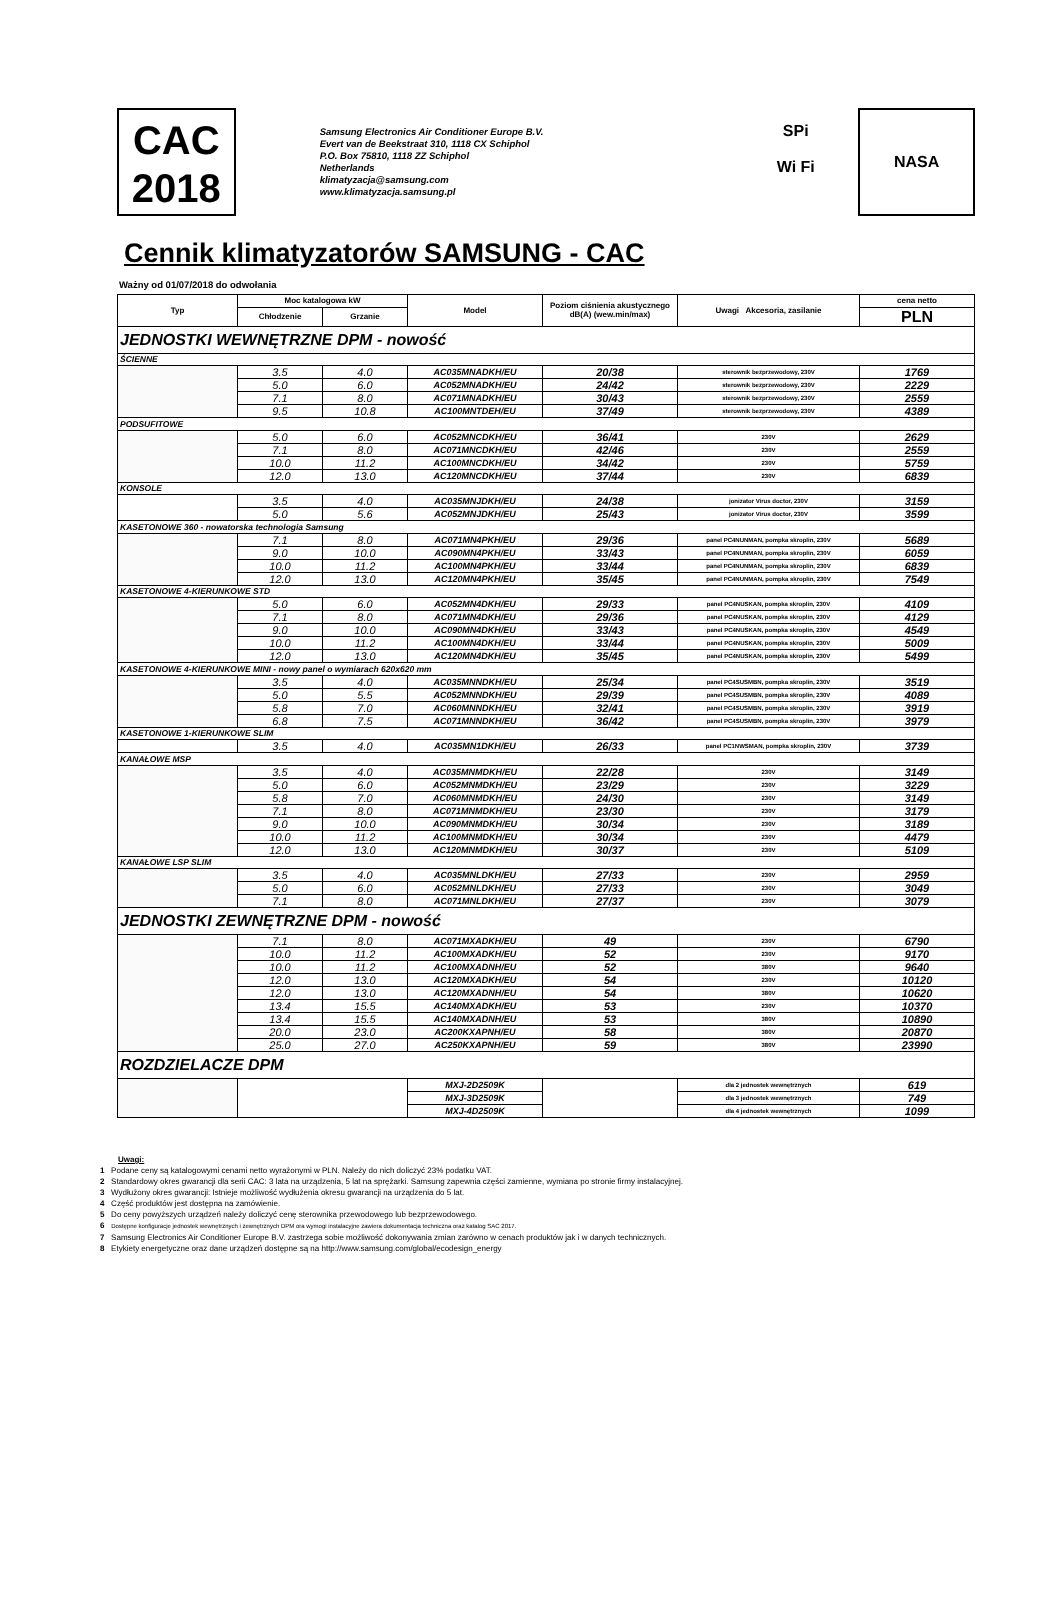CAC
2018
Samsung Electronics Air Conditioner Europe B.V.
Evert van de Beekstraat 310, 1118 CX Schiphol
P.O. Box 75810, 1118 ZZ Schiphol
Netherlands
klimatyzacja@samsung.com
www.klimatyzacja.samsung.pl
SPi
Wi Fi
NASA
Cennik klimatyzatorów SAMSUNG - CAC
Ważny od 01/07/2018 do odwołania
| Typ | Moc katalogowa kW | | Model | Poziom ciśnienia akustycznego dB(A) (wew.min/max) | Uwagi Akcesoria, zasilanie | cena netto |
| --- | --- | --- | --- | --- | --- | --- |
| | Chłodzenie | Grzanie | | | | PLN |
| JEDNOSTKI WEWNĘTRZNE DPM - nowość | | | | | | |
| ŚCIENNE | | | | | | |
| | 3.5 | 4.0 | AC035MNADKH/EU | 20/38 | sterownik bezprzewodowy, 230V | 1769 |
| | 5.0 | 6.0 | AC052MNADKH/EU | 24/42 | sterownik bezprzewodowy, 230V | 2229 |
| | 7.1 | 8.0 | AC071MNADKH/EU | 30/43 | sterownik bezprzewodowy, 230V | 2559 |
| | 9.5 | 10.8 | AC100MNTDEH/EU | 37/49 | sterownik bezprzewodowy, 230V | 4389 |
| PODSUFITOWE | | | | | | |
| | 5.0 | 6.0 | AC052MNCDKH/EU | 36/41 | 230V | 2629 |
| | 7.1 | 8.0 | AC071MNCDKH/EU | 42/46 | 230V | 2559 |
| | 10.0 | 11.2 | AC100MNCDKH/EU | 34/42 | 230V | 5759 |
| | 12.0 | 13.0 | AC120MNCDKH/EU | 37/44 | 230V | 6839 |
| KONSOLE | | | | | | |
| | 3.5 | 4.0 | AC035MNJDKH/EU | 24/38 | jonizator Virus doctor, 230V | 3159 |
| | 5.0 | 5.6 | AC052MNJDKH/EU | 25/43 | jonizator Virus doctor, 230V | 3599 |
| KASETONOWE 360 - nowatorska technologia Samsung | | | | | | |
| | 7.1 | 8.0 | AC071MN4PKH/EU | 29/36 | panel PC4NUNMAN, pompka skroplin, 230V | 5689 |
| | 9.0 | 10.0 | AC090MN4PKH/EU | 33/43 | panel PC4NUNMAN, pompka skroplin, 230V | 6059 |
| | 10.0 | 11.2 | AC100MN4PKH/EU | 33/44 | panel PC4NUNMAN, pompka skroplin, 230V | 6839 |
| | 12.0 | 13.0 | AC120MN4PKH/EU | 35/45 | panel PC4NUNMAN, pompka skroplin, 230V | 7549 |
| KASETONOWE 4-KIERUNKOWE STD | | | | | | |
| | 5.0 | 6.0 | AC052MN4DKH/EU | 29/33 | panel PC4NUSKAN, pompka skroplin, 230V | 4109 |
| | 7.1 | 8.0 | AC071MN4DKH/EU | 29/36 | panel PC4NUSKAN, pompka skroplin, 230V | 4129 |
| | 9.0 | 10.0 | AC090MN4DKH/EU | 33/43 | panel PC4NUSKAN, pompka skroplin, 230V | 4549 |
| | 10.0 | 11.2 | AC100MN4DKH/EU | 33/44 | panel PC4NUSKAN, pompka skroplin, 230V | 5009 |
| | 12.0 | 13.0 | AC120MN4DKH/EU | 35/45 | panel PC4NUSKAN, pompka skroplin, 230V | 5499 |
| KASETONOWE 4-KIERUNKOWE MINI - nowy panel o wymiarach 620x620 mm | | | | | | |
| | 3.5 | 4.0 | AC035MNNDKH/EU | 25/34 | panel PC4SUSMBN, pompka skroplin, 230V | 3519 |
| | 5.0 | 5.5 | AC052MNNDKH/EU | 29/39 | panel PC4SUSMBN, pompka skroplin, 230V | 4089 |
| | 5.8 | 7.0 | AC060MNNDKH/EU | 32/41 | panel PC4SUSMBN, pompka skroplin, 230V | 3919 |
| | 6.8 | 7.5 | AC071MNNDKH/EU | 36/42 | panel PC4SUSMBN, pompka skroplin, 230V | 3979 |
| KASETONOWE 1-KIERUNKOWE SLIM | | | | | | |
| | 3.5 | 4.0 | AC035MN1DKH/EU | 26/33 | panel PC1NWSMAN, pompka skroplin, 230V | 3739 |
| KANAŁOWE MSP | | | | | | |
| | 3.5 | 4.0 | AC035MNMDKH/EU | 22/28 | 230V | 3149 |
| | 5.0 | 6.0 | AC052MNMDKH/EU | 23/29 | 230V | 3229 |
| | 5.8 | 7.0 | AC060MNMDKH/EU | 24/30 | 230V | 3149 |
| | 7.1 | 8.0 | AC071MNMDKH/EU | 23/30 | 230V | 3179 |
| | 9.0 | 10.0 | AC090MNMDKH/EU | 30/34 | 230V | 3189 |
| | 10.0 | 11.2 | AC100MNMDKH/EU | 30/34 | 230V | 4479 |
| | 12.0 | 13.0 | AC120MNMDKH/EU | 30/37 | 230V | 5109 |
| KANAŁOWE LSP SLIM | | | | | | |
| | 3.5 | 4.0 | AC035MNLDKH/EU | 27/33 | 230V | 2959 |
| | 5.0 | 6.0 | AC052MNLDKH/EU | 27/33 | 230V | 3049 |
| | 7.1 | 8.0 | AC071MNLDKH/EU | 27/37 | 230V | 3079 |
| JEDNOSTKI ZEWNĘTRZNE DPM - nowość | | | | | | |
| | 7.1 | 8.0 | AC071MXADKH/EU | 49 | 230V | 6790 |
| | 10.0 | 11.2 | AC100MXADKH/EU | 52 | 230V | 9170 |
| | 10.0 | 11.2 | AC100MXADNH/EU | 52 | 380V | 9640 |
| | 12.0 | 13.0 | AC120MXADKH/EU | 54 | 230V | 10120 |
| | 12.0 | 13.0 | AC120MXADNH/EU | 54 | 380V | 10620 |
| | 13.4 | 15.5 | AC140MXADKH/EU | 53 | 230V | 10370 |
| | 13.4 | 15.5 | AC140MXADNH/EU | 53 | 380V | 10890 |
| | 20.0 | 23.0 | AC200KXAPNH/EU | 58 | 380V | 20870 |
| | 25.0 | 27.0 | AC250KXAPNH/EU | 59 | 380V | 23990 |
| ROZDZIELACZE DPM | | | | | | |
| | | | MXJ-2D2509K | | dla 2 jednostek wewnętrznych | 619 |
| | | | MXJ-3D2509K | | dla 3 jednostek wewnętrznych | 749 |
| | | | MXJ-4D2509K | | dla 4 jednostek wewnętrznych | 1099 |
Uwagi:
1 Podane ceny są katalogowymi cenami netto wyrażonymi w PLN. Należy do nich doliczyć 23% podatku VAT.
2 Standardowy okres gwarancji dla serii CAC: 3 lata na urządzenia, 5 lat na sprężarki. Samsung zapewnia części zamienne, wymiana po stronie firmy instalacyjnej.
3 Wydłużony okres gwarancji: Istnieje możliwość wydłużenia okresu gwarancji na urządzenia do 5 lat.
4 Część produktów jest dostępna na zamówienie.
5 Do ceny powyższych urządzeń należy doliczyć cenę sterownika przewodowego lub bezprzewodowego.
6 Dostępne konfiguracje jednostek wewnętrznych i zewnętrznych DPM ora wymogi instalacyjne zawiera dokumentacja techniczna oraz katalog SAC 2017.
7 Samsung Electronics Air Conditioner Europe B.V. zastrzega sobie możliwość dokonywania zmian zarówno w cenach produktów jak i w danych technicznych.
8 Etykiety energetyczne oraz dane urządzeń dostępne są na http://www.samsung.com/global/ecodesign_energy